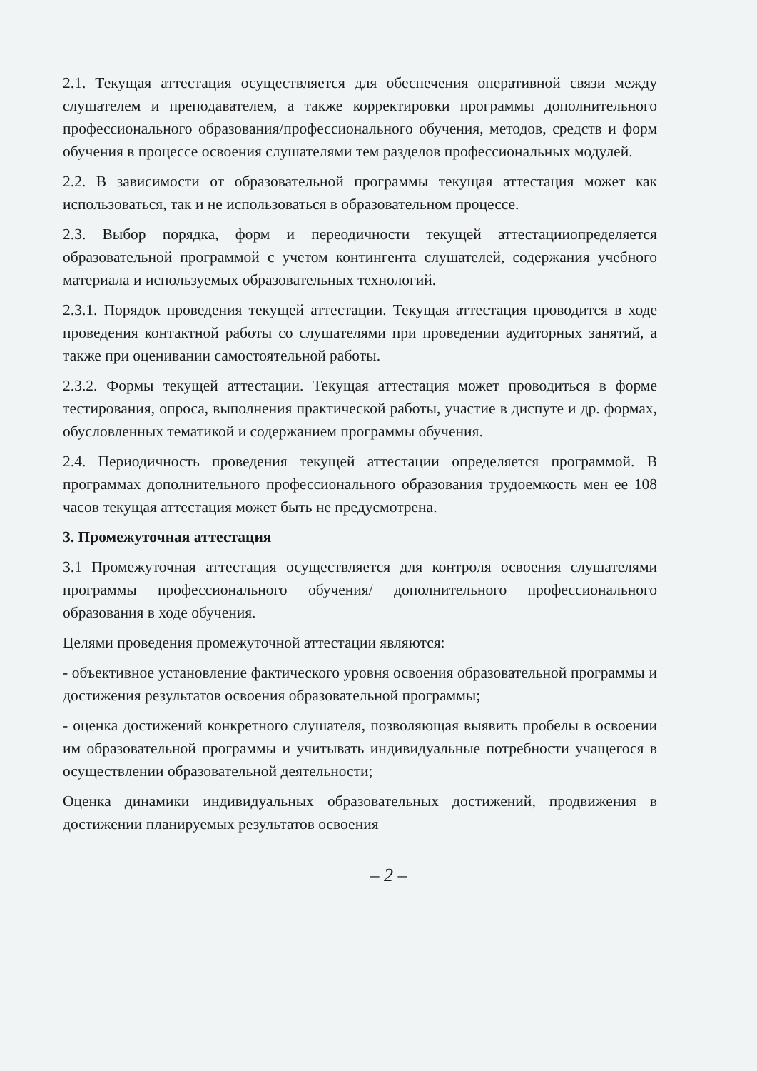2.1. Текущая аттестация осуществляется для обеспечения оперативной связи между слушателем и преподавателем, а также корректировки программы дополнительного профессионального образования/профессионального обучения, методов, средств и форм обучения в процессе освоения слушателями тем разделов профессиональных модулей.
2.2. В зависимости от образовательной программы текущая аттестация может как использоваться, так и не использоваться в образовательном процессе.
2.3. Выбор порядка, форм и переодичности текущей аттестацииопределяется образовательной программой с учетом контингента слушателей, содержания учебного материала и используемых образовательных технологий.
2.3.1. Порядок проведения текущей аттестации. Текущая аттестация проводится в ходе проведения контактной работы со слушателями при проведении аудиторных занятий, а также при оценивании самостоятельной работы.
2.3.2. Формы текущей аттестации. Текущая аттестация может проводиться в форме тестирования, опроса, выполнения практической работы, участие в диспуте и др. формах, обусловленных тематикой и содержанием программы обучения.
2.4. Периодичность проведения текущей аттестации определяется программой. В программах дополнительного профессионального образования трудоемкость мен ее 108 часов текущая аттестация может быть не предусмотрена.
3. Промежуточная аттестация
3.1 Промежуточная аттестация осуществляется для контроля освоения слушателями программы профессионального обучения/ дополнительного профессионального образования в ходе обучения.
Целями проведения промежуточной аттестации являются:
- объективное установление фактического уровня освоения образовательной программы и достижения результатов освоения образовательной программы;
- оценка достижений конкретного слушателя, позволяющая выявить пробелы в освоении им образовательной программы и учитывать индивидуальные потребности учащегося в осуществлении образовательной деятельности;
Оценка динамики индивидуальных образовательных достижений, продвижения в достижении планируемых результатов освоения
– 2 –